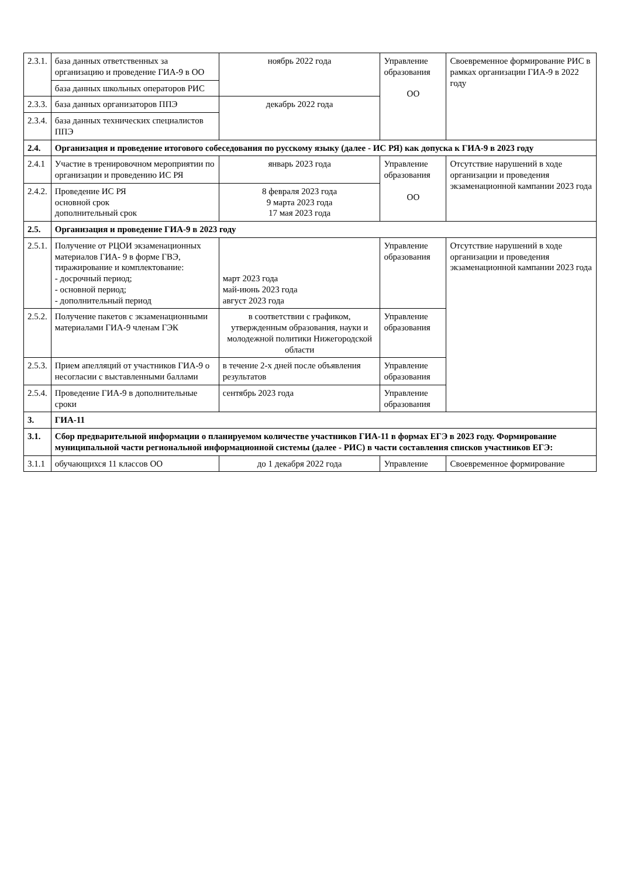| 2.3.1. | база данных ответственных за организацию и проведение ГИА-9 в ОО | ноябрь 2022 года | Управление образования ОО | Своевременное формирование РИС в рамках организации ГИА-9 в 2022 году |
| | база данных школьных операторов РИС | | | |
| 2.3.3. | база данных организаторов ППЭ | декабрь 2022 года | | |
| 2.3.4. | база данных технических специалистов ППЭ | | | |
| 2.4. | Организация и проведение итогового собеседования по русскому языку (далее - ИС РЯ) как допуска к ГИА-9 в 2023 году | | | |
| 2.4.1 | Участие в тренировочном мероприятии по организации и проведению ИС РЯ | январь 2023 года | Управление образования ОО | Отсутствие нарушений в ходе организации и проведения экзаменационной кампании 2023 года |
| 2.4.2. | Проведение ИС РЯ основной срок дополнительный срок | 8 февраля 2023 года 9 марта 2023 года 17 мая 2023 года | | |
| 2.5. | Организация и проведение ГИА-9 в 2023 году | | | |
| 2.5.1. | Получение от РЦОИ экзаменационных материалов ГИА- 9 в форме ГВЭ, тиражирование и комплектование: - досрочный период; - основной период; - дополнительный период | март 2023 года май-июнь 2023 года август 2023 года | Управление образования | Отсутствие нарушений в ходе организации и проведения экзаменационной кампании 2023 года |
| 2.5.2. | Получение пакетов с экзаменационными материалами ГИА-9 членам ГЭК | в соответствии с графиком, утвержденным образования, науки и молодежной политики Нижегородской области | Управление образования | |
| 2.5.3. | Прием апелляций от участников ГИА-9 о несогласии с выставленными баллами | в течение 2-х дней после объявления результатов | Управление образования | |
| 2.5.4. | Проведение ГИА-9 в дополнительные сроки | сентябрь 2023 года | Управление образования | |
| 3. | ГИА-11 | | | |
| 3.1. | Сбор предварительной информации о планируемом количестве участников ГИА-11 в формах ЕГЭ в 2023 году. Формирование муниципальной части региональной информационной системы (далее - РИС) в части составления списков участников ЕГЭ: | | | |
| 3.1.1 | обучающихся 11 классов ОО | до 1 декабря 2022 года | Управление | Своевременное формирование |